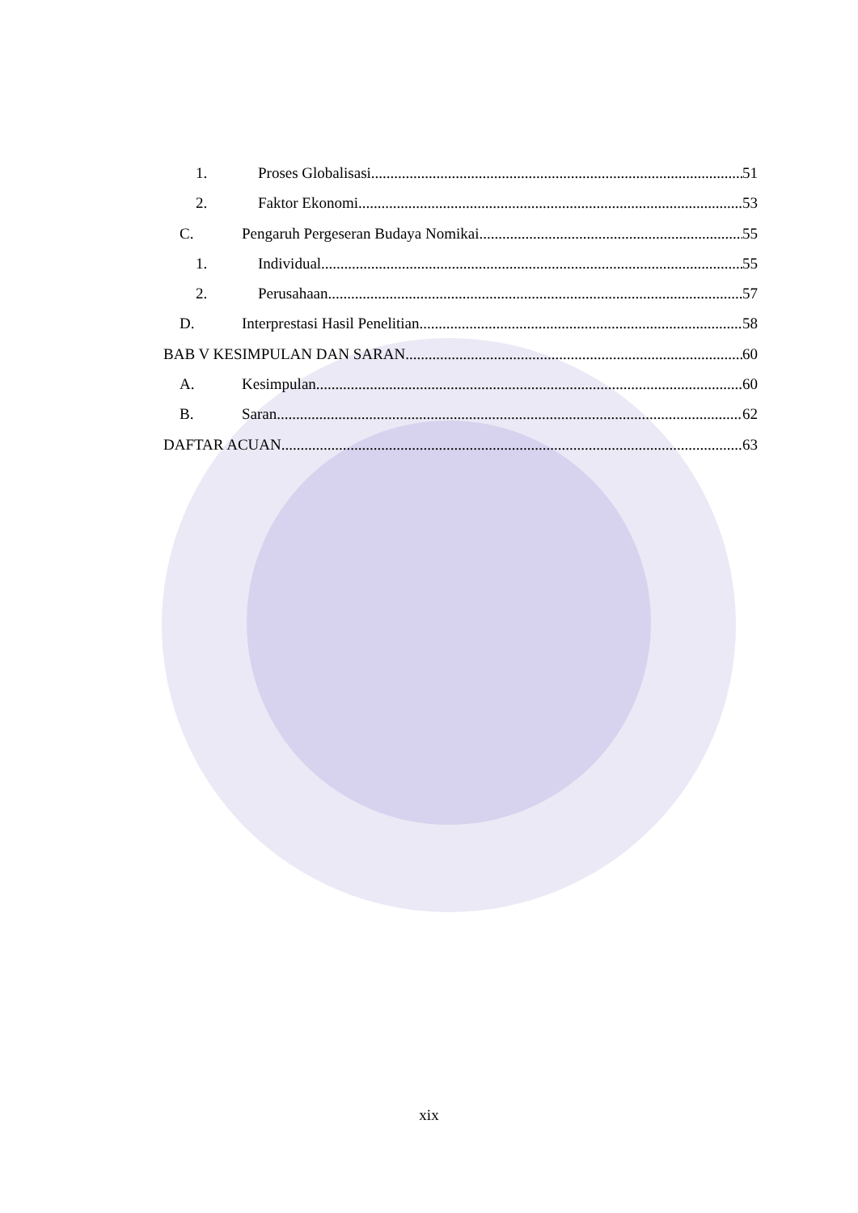1. Proses Globalisasi 51
2. Faktor Ekonomi 53
C. Pengaruh Pergeseran Budaya Nomikai 55
1. Individual 55
2. Perusahaan 57
D. Interprestasi Hasil Penelitian 58
BAB V KESIMPULAN DAN SARAN 60
A. Kesimpulan 60
B. Saran 62
DAFTAR ACUAN 63
xix